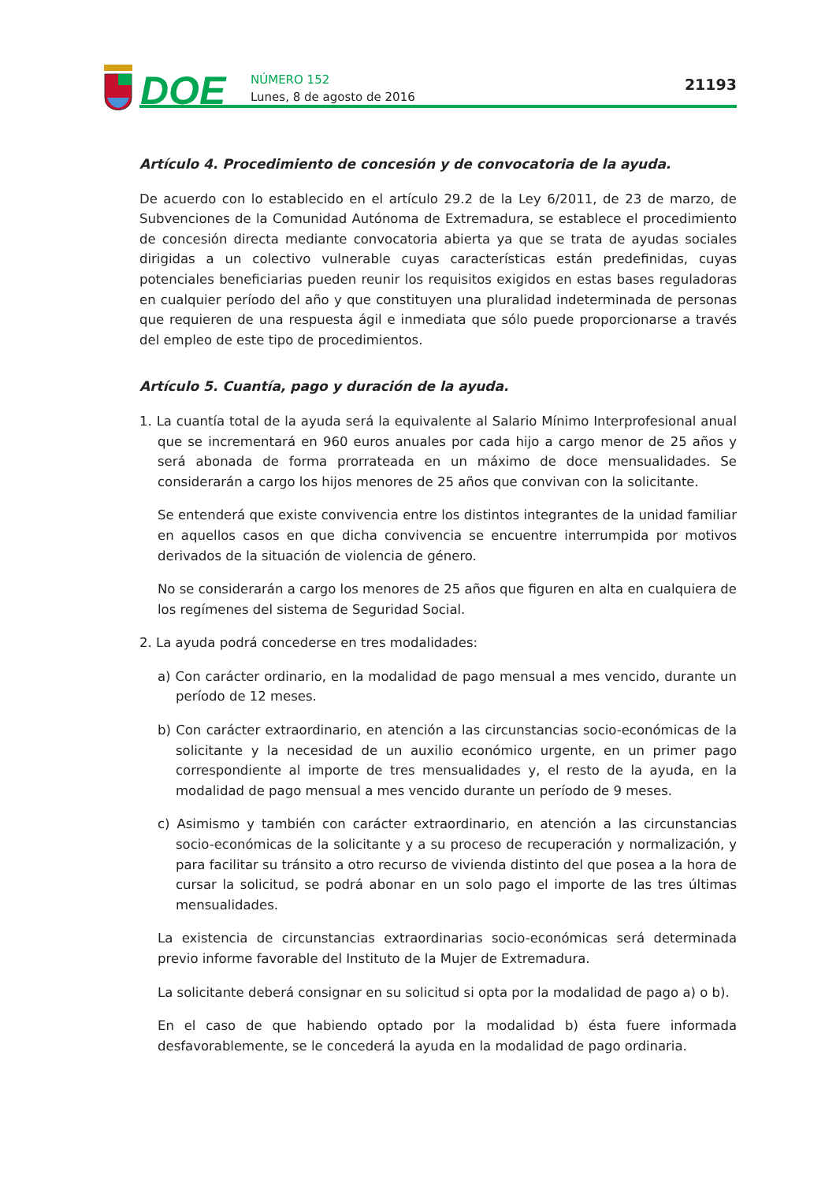DOE
NÚMERO 152
Lunes, 8 de agosto de 2016
21193
Artículo 4. Procedimiento de concesión y de convocatoria de la ayuda.
De acuerdo con lo establecido en el artículo 29.2 de la Ley 6/2011, de 23 de marzo, de Subvenciones de la Comunidad Autónoma de Extremadura, se establece el procedimiento de concesión directa mediante convocatoria abierta ya que se trata de ayudas sociales dirigidas a un colectivo vulnerable cuyas características están predefinidas, cuyas potenciales beneficiarias pueden reunir los requisitos exigidos en estas bases reguladoras en cualquier período del año y que constituyen una pluralidad indeterminada de personas que requieren de una respuesta ágil e inmediata que sólo puede proporcionarse a través del empleo de este tipo de procedimientos.
Artículo 5. Cuantía, pago y duración de la ayuda.
1. La cuantía total de la ayuda será la equivalente al Salario Mínimo Interprofesional anual que se incrementará en 960 euros anuales por cada hijo a cargo menor de 25 años y será abonada de forma prorrateada en un máximo de doce mensualidades. Se considerarán a cargo los hijos menores de 25 años que convivan con la solicitante.
Se entenderá que existe convivencia entre los distintos integrantes de la unidad familiar en aquellos casos en que dicha convivencia se encuentre interrumpida por motivos derivados de la situación de violencia de género.
No se considerarán a cargo los menores de 25 años que figuren en alta en cualquiera de los regímenes del sistema de Seguridad Social.
2. La ayuda podrá concederse en tres modalidades:
a) Con carácter ordinario, en la modalidad de pago mensual a mes vencido, durante un período de 12 meses.
b) Con carácter extraordinario, en atención a las circunstancias socio-económicas de la solicitante y la necesidad de un auxilio económico urgente, en un primer pago correspondiente al importe de tres mensualidades y, el resto de la ayuda, en la modalidad de pago mensual a mes vencido durante un período de 9 meses.
c) Asimismo y también con carácter extraordinario, en atención a las circunstancias socio-económicas de la solicitante y a su proceso de recuperación y normalización, y para facilitar su tránsito a otro recurso de vivienda distinto del que posea a la hora de cursar la solicitud, se podrá abonar en un solo pago el importe de las tres últimas mensualidades.
La existencia de circunstancias extraordinarias socio-económicas será determinada previo informe favorable del Instituto de la Mujer de Extremadura.
La solicitante deberá consignar en su solicitud si opta por la modalidad de pago a) o b).
En el caso de que habiendo optado por la modalidad b) ésta fuere informada desfavorablemente, se le concederá la ayuda en la modalidad de pago ordinaria.